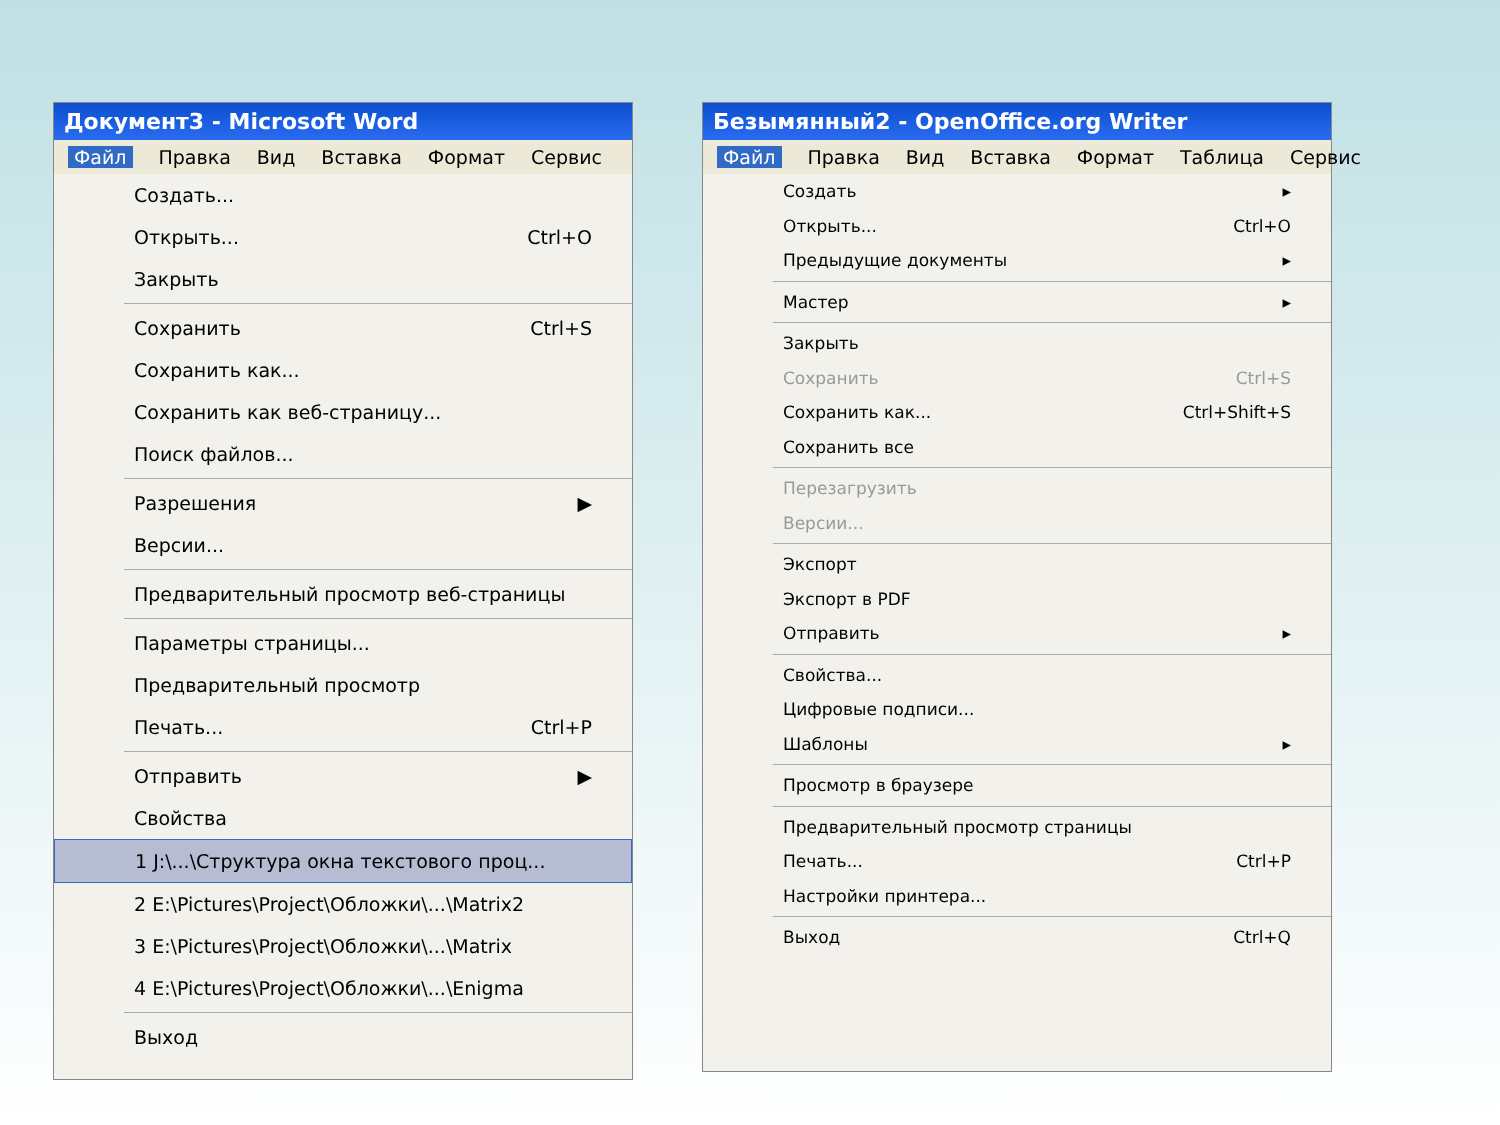Документ3 - Microsoft Word
Файл Правка Вид Вставка Формат Сервис
Создать...
Открыть... Ctrl+O
Закрыть
Сохранить Ctrl+S
Сохранить как...
Сохранить как веб-страницу...
Поиск файлов...
Разрешения ▶
Версии...
Предварительный просмотр веб-страницы
Параметры страницы...
Предварительный просмотр
Печать... Ctrl+P
Отправить ▶
Свойства
1 J:\...\Структура окна текстового проц...
2 E:\Pictures\Project\Обложки\...\Matrix2
3 E:\Pictures\Project\Обложки\...\Matrix
4 E:\Pictures\Project\Обложки\...\Enigma
Выход
Безымянный2 - OpenOffice.org Writer
Файл Правка Вид Вставка Формат Таблица Сервис
Создать ▸
Открыть... Ctrl+O
Предыдущие документы ▸
Мастер ▸
Закрыть
Сохранить Ctrl+S
Сохранить как... Ctrl+Shift+S
Сохранить все
Перезагрузить
Версии...
Экспорт
Экспорт в PDF
Отправить ▸
Свойства...
Цифровые подписи...
Шаблоны ▸
Просмотр в браузере
Предварительный просмотр страницы
Печать... Ctrl+P
Настройки принтера...
Выход Ctrl+Q